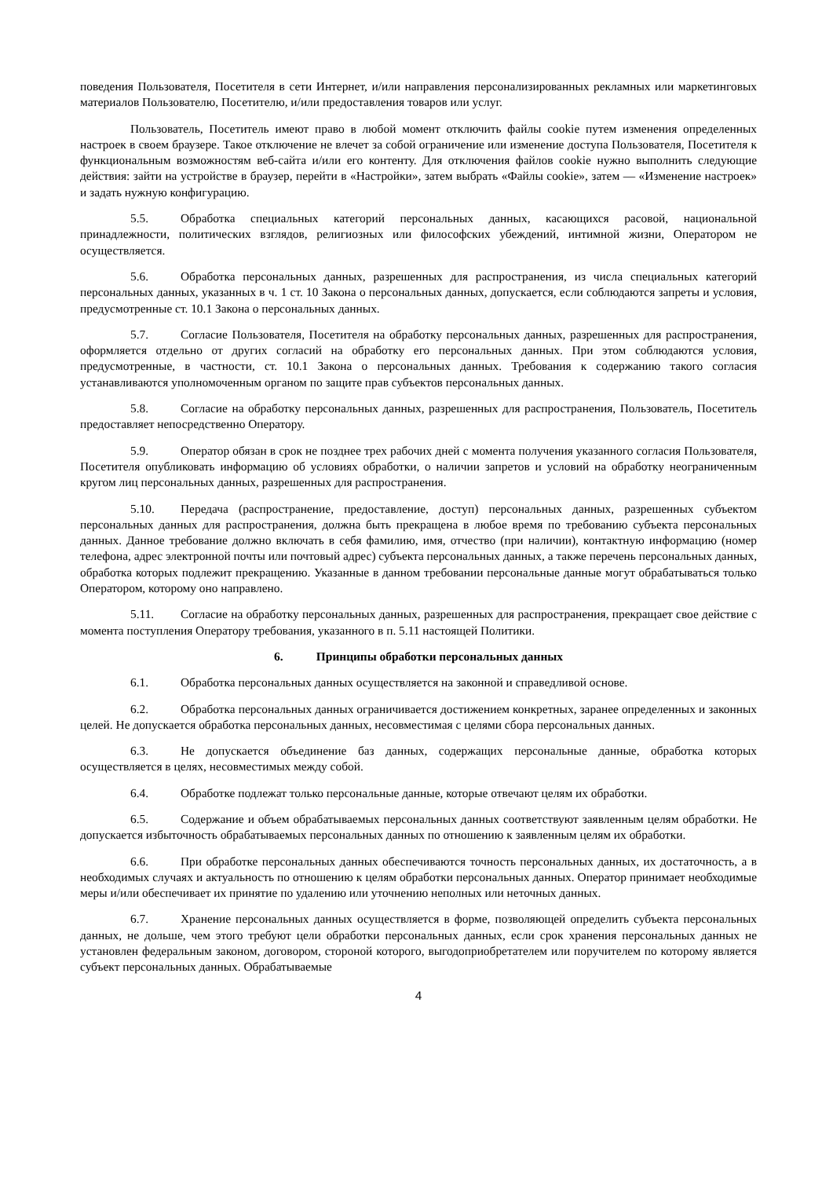поведения Пользователя, Посетителя в сети Интернет, и/или направления персонализированных рекламных или маркетинговых материалов Пользователю, Посетителю, и/или предоставления товаров или услуг.
Пользователь, Посетитель имеют право в любой момент отключить файлы cookie путем изменения определенных настроек в своем браузере. Такое отключение не влечет за собой ограничение или изменение доступа Пользователя, Посетителя к функциональным возможностям веб-сайта и/или его контенту. Для отключения файлов cookie нужно выполнить следующие действия: зайти на устройстве в браузер, перейти в «Настройки», затем выбрать «Файлы cookie», затем — «Изменение настроек» и задать нужную конфигурацию.
5.5. Обработка специальных категорий персональных данных, касающихся расовой, национальной принадлежности, политических взглядов, религиозных или философских убеждений, интимной жизни, Оператором не осуществляется.
5.6. Обработка персональных данных, разрешенных для распространения, из числа специальных категорий персональных данных, указанных в ч. 1 ст. 10 Закона о персональных данных, допускается, если соблюдаются запреты и условия, предусмотренные ст. 10.1 Закона о персональных данных.
5.7. Согласие Пользователя, Посетителя на обработку персональных данных, разрешенных для распространения, оформляется отдельно от других согласий на обработку его персональных данных. При этом соблюдаются условия, предусмотренные, в частности, ст. 10.1 Закона о персональных данных. Требования к содержанию такого согласия устанавливаются уполномоченным органом по защите прав субъектов персональных данных.
5.8. Согласие на обработку персональных данных, разрешенных для распространения, Пользователь, Посетитель предоставляет непосредственно Оператору.
5.9. Оператор обязан в срок не позднее трех рабочих дней с момента получения указанного согласия Пользователя, Посетителя опубликовать информацию об условиях обработки, о наличии запретов и условий на обработку неограниченным кругом лиц персональных данных, разрешенных для распространения.
5.10. Передача (распространение, предоставление, доступ) персональных данных, разрешенных субъектом персональных данных для распространения, должна быть прекращена в любое время по требованию субъекта персональных данных. Данное требование должно включать в себя фамилию, имя, отчество (при наличии), контактную информацию (номер телефона, адрес электронной почты или почтовый адрес) субъекта персональных данных, а также перечень персональных данных, обработка которых подлежит прекращению. Указанные в данном требовании персональные данные могут обрабатываться только Оператором, которому оно направлено.
5.11. Согласие на обработку персональных данных, разрешенных для распространения, прекращает свое действие с момента поступления Оператору требования, указанного в п. 5.11 настоящей Политики.
6. Принципы обработки персональных данных
6.1. Обработка персональных данных осуществляется на законной и справедливой основе.
6.2. Обработка персональных данных ограничивается достижением конкретных, заранее определенных и законных целей. Не допускается обработка персональных данных, несовместимая с целями сбора персональных данных.
6.3. Не допускается объединение баз данных, содержащих персональные данные, обработка которых осуществляется в целях, несовместимых между собой.
6.4. Обработке подлежат только персональные данные, которые отвечают целям их обработки.
6.5. Содержание и объем обрабатываемых персональных данных соответствуют заявленным целям обработки. Не допускается избыточность обрабатываемых персональных данных по отношению к заявленным целям их обработки.
6.6. При обработке персональных данных обеспечиваются точность персональных данных, их достаточность, а в необходимых случаях и актуальность по отношению к целям обработки персональных данных. Оператор принимает необходимые меры и/или обеспечивает их принятие по удалению или уточнению неполных или неточных данных.
6.7. Хранение персональных данных осуществляется в форме, позволяющей определить субъекта персональных данных, не дольше, чем этого требуют цели обработки персональных данных, если срок хранения персональных данных не установлен федеральным законом, договором, стороной которого, выгодоприобретателем или поручителем по которому является субъект персональных данных. Обрабатываемые
4